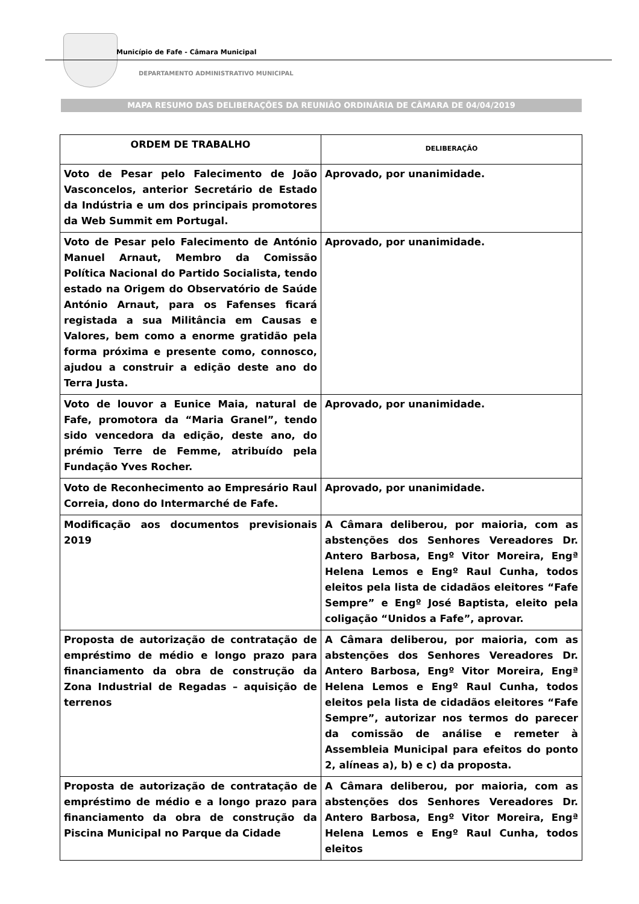Município de Fafe - Câmara Municipal
DEPARTAMENTO ADMINISTRATIVO MUNICIPAL
MAPA RESUMO DAS DELIBERAÇÕES DA REUNIÃO ORDINÁRIA DE CÂMARA DE 04/04/2019
| ORDEM DE TRABALHO | DELIBERAÇÃO |
| --- | --- |
| Voto de Pesar pelo Falecimento de João Vasconcelos, anterior Secretário de Estado da Indústria e um dos principais promotores da Web Summit em Portugal. | Aprovado, por unanimidade. |
| Voto de Pesar pelo Falecimento de António Manuel Arnaut, Membro da Comissão Política Nacional do Partido Socialista, tendo estado na Origem do Observatório de Saúde António Arnaut, para os Fafenses ficará registada a sua Militância em Causas e Valores, bem como a enorme gratidão pela forma próxima e presente como, connosco, ajudou a construir a edição deste ano do Terra Justa. | Aprovado, por unanimidade. |
| Voto de louvor a Eunice Maia, natural de Fafe, promotora da “Maria Granel”, tendo sido vencedora da edição, deste ano, do prémio Terre de Femme, atribuído pela Fundação Yves Rocher. | Aprovado, por unanimidade. |
| Voto de Reconhecimento ao Empresário Raul Correia, dono do Intermarché de Fafe. | Aprovado, por unanimidade. |
| Modificação aos documentos previsionais 2019 | A Câmara deliberou, por maioria, com as abstenções dos Senhores Vereadores Dr. Antero Barbosa, Engº Vitor Moreira, Engª Helena Lemos e Engº Raul Cunha, todos eleitos pela lista de cidadãos eleitores “Fafe Sempre” e Engº José Baptista, eleito pela coligação “Unidos a Fafe”, aprovar. |
| Proposta de autorização de contratação de empréstimo de médio e longo prazo para financiamento da obra de construção da Zona Industrial de Regadas – aquisição de terrenos | A Câmara deliberou, por maioria, com as abstenções dos Senhores Vereadores Dr. Antero Barbosa, Engº Vitor Moreira, Engª Helena Lemos e Engº Raul Cunha, todos eleitos pela lista de cidadãos eleitores “Fafe Sempre”, autorizar nos termos do parecer da comissão de análise e remeter à Assembleia Municipal para efeitos do ponto 2, alíneas a), b) e c) da proposta. |
| Proposta de autorização de contratação de empréstimo de médio e a longo prazo para financiamento da obra de construção da Piscina Municipal no Parque da Cidade | A Câmara deliberou, por maioria, com as abstenções dos Senhores Vereadores Dr. Antero Barbosa, Engº Vitor Moreira, Engª Helena Lemos e Engº Raul Cunha, todos eleitos |